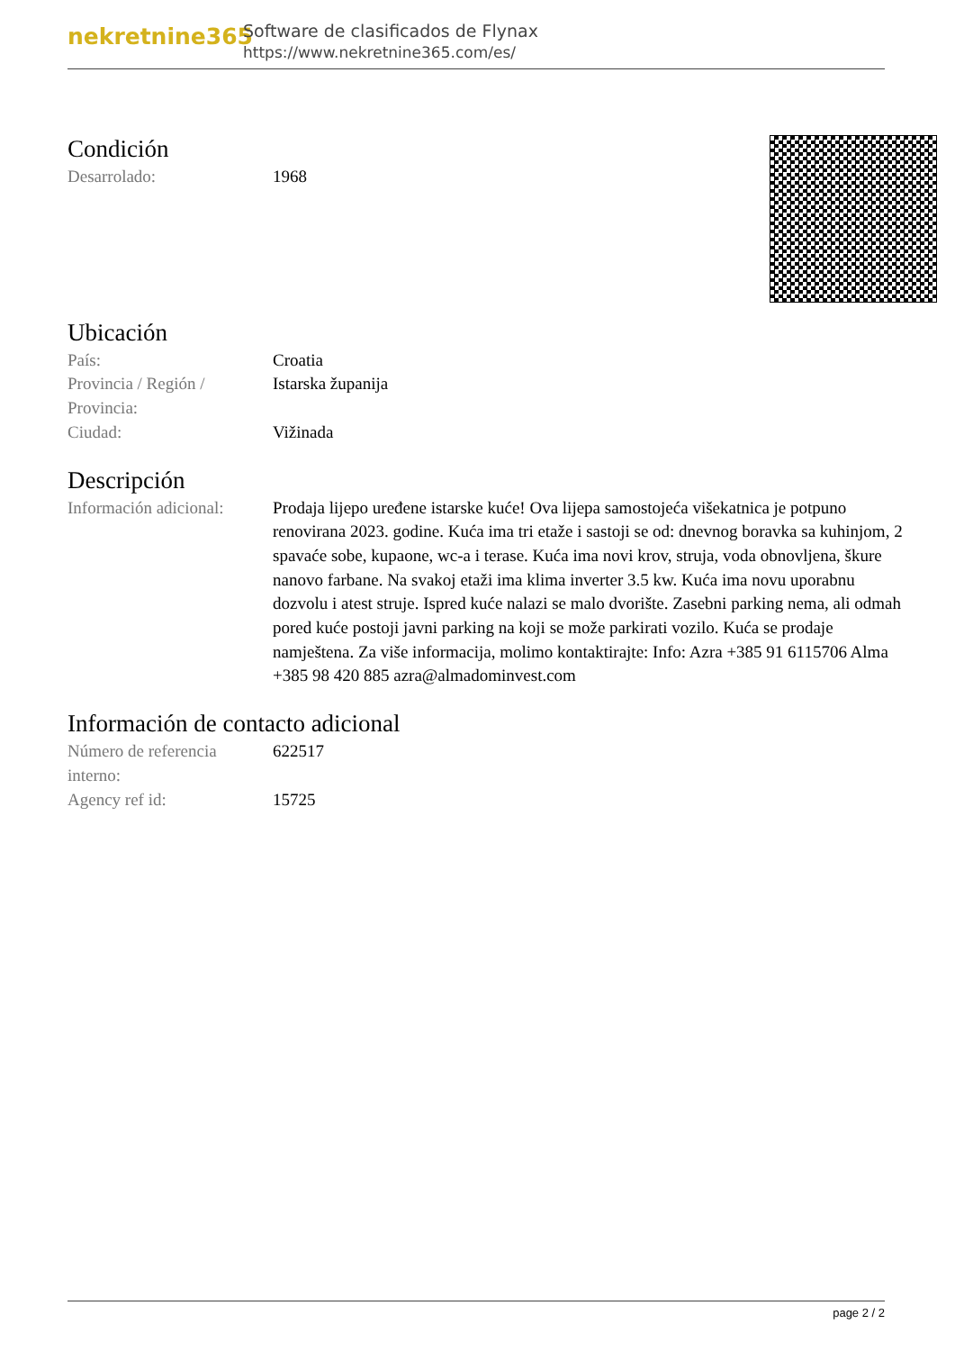nekretnine365
Software de clasificados de Flynax
https://www.nekretnine365.com/es/
Condición
| Desarrolado: | 1968 |
Ubicación
| País: | Croatia |
| Provincia / Región / Provincia: | Istarska županija |
| Ciudad: | Vižinada |
Descripción
| Información adicional: | Prodaja lijepo uređene istarske kuće! Ova lijepa samostojeća višekatnica je potpuno renovirana 2023. godine. Kuća ima tri etaže i sastoji se od: dnevnog boravka sa kuhinjom, 2 spavaće sobe, kupaone, wc-a i terase. Kuća ima novi krov, struja, voda obnovljena, škure nanovo farbane. Na svakoj etaži ima klima inverter 3.5 kw. Kuća ima novu uporabnu dozvolu i atest struje. Ispred kuće nalazi se malo dvorište. Zasebni parking nema, ali odmah pored kuće postoji javni parking na koji se može parkirati vozilo. Kuća se prodaje namještena. Za više informacija, molimo kontaktirajte: Info: Azra +385 91 6115706 Alma +385 98 420 885 azra@almadominvest.com |
Información de contacto adicional
| Número de referencia interno: | 622517 |
| Agency ref id: | 15725 |
page 2 / 2